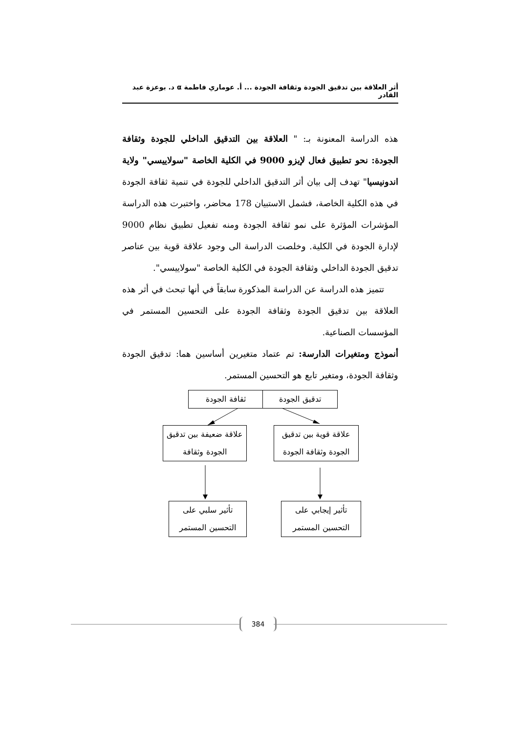أثر العلاقة بين تدقيق الجودة وثقافة الجودة ... أ. عوماري فاطمة α د. بوعزة عبد القادر
هذه الدراسة المعنونة بـ: " العلاقة بين التدقيق الداخلي للجودة وثقافة الجودة: نحو تطبيق فعال لإيزو 9000 في الكلية الخاصة "سولاييسي" ولاية اندونيسيا" تهدف إلى بيان أثر التدقيق الداخلي للجودة في تنمية ثقافة الجودة في هذه الكلية الخاصة، فشمل الاستبيان 178 محاضر، واختبرت هذه الدراسة المؤشرات المؤثرة على نمو ثقافة الجودة ومنه تفعيل تطبيق نظام 9000 لإدارة الجودة في الكلية. وخلصت الدراسة الى وجود علاقة قوية بين عناصر تدقيق الجودة الداخلي وثقافة الجودة في الكلية الخاصة "سولاييسي".
تتميز هذه الدراسة عن الدراسة المذكورة سابقاً في أنها تبحث في أثر هذه العلاقة بين تدقيق الجودة وثقافة الجودة على التحسين المستمر في المؤسسات الصناعية.
أنموذج ومتغيرات الدارسة: تم عتماد متغيرين أساسين هما: تدقيق الجودة وثقافة الجودة، ومتغير تابع هو التحسين المستمر.
ثقافة الجودة تدقيق الجودة
علاقة ضعيفة بين تدقيق الجودة وثقافة
علاقة قوية بين تدقيق الجودة وثقافة الجودة
تأثير سلبي على التحسين المستمر
تأثير إيجابي على التحسين المستمر
384